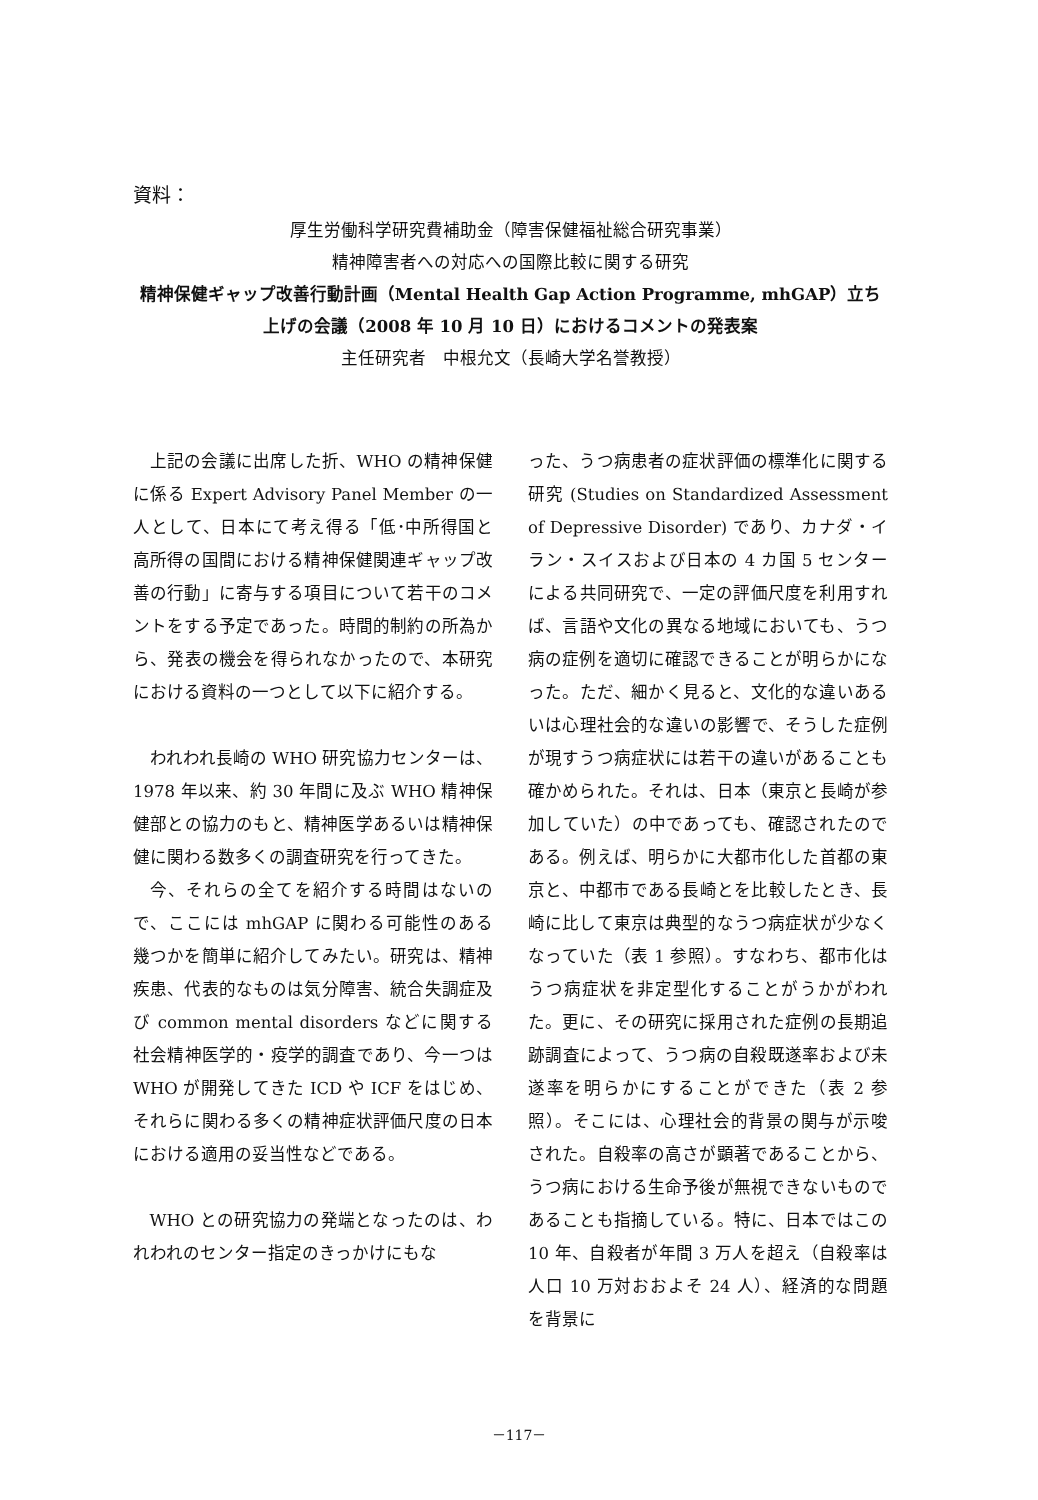資料：
厚生労働科学研究費補助金（障害保健福祉総合研究事業）
精神障害者への対応への国際比較に関する研究
精神保健ギャップ改善行動計画（Mental Health Gap Action Programme, mhGAP）立ち上げの会議（2008 年 10 月 10 日）におけるコメントの発表案
主任研究者　中根允文（長崎大学名誉教授）
上記の会議に出席した折、WHO の精神保健に係る Expert Advisory Panel Member の一人として、日本にて考え得る「低･中所得国と高所得の国間における精神保健関連ギャップ改善の行動」に寄与する項目について若干のコメントをする予定であった。時間的制約の所為から、発表の機会を得られなかったので、本研究における資料の一つとして以下に紹介する。
われわれ長崎の WHO 研究協力センターは、1978 年以来、約 30 年間に及ぶ WHO 精神保健部との協力のもと、精神医学あるいは精神保健に関わる数多くの調査研究を行ってきた。
今、それらの全てを紹介する時間はないので、ここには mhGAP に関わる可能性のある幾つかを簡単に紹介してみたい。研究は、精神疾患、代表的なものは気分障害、統合失調症及び common mental disorders などに関する社会精神医学的・疫学的調査であり、今一つは WHO が開発してきた ICD や ICF をはじめ、それらに関わる多くの精神症状評価尺度の日本における適用の妥当性などである。
WHO との研究協力の発端となったのは、われわれのセンター指定のきっかけにもな
った、うつ病患者の症状評価の標準化に関する研究 (Studies on Standardized Assessment of Depressive Disorder) であり、カナダ・イラン・スイスおよび日本の 4 カ国 5 センターによる共同研究で、一定の評価尺度を利用すれば、言語や文化の異なる地域においても、うつ病の症例を適切に確認できることが明らかになった。ただ、細かく見ると、文化的な違いあるいは心理社会的な違いの影響で、そうした症例が現すうつ病症状には若干の違いがあることも確かめられた。それは、日本（東京と長崎が参加していた）の中であっても、確認されたのである。例えば、明らかに大都市化した首都の東京と、中都市である長崎とを比較したとき、長崎に比して東京は典型的なうつ病症状が少なくなっていた（表 1 参照）。すなわち、都市化はうつ病症状を非定型化することがうかがわれた。更に、その研究に採用された症例の長期追跡調査によって、うつ病の自殺既遂率および未遂率を明らかにすることができた（表 2 参照）。そこには、心理社会的背景の関与が示唆された。自殺率の高さが顕著であることから、うつ病における生命予後が無視できないものであることも指摘している。特に、日本ではこの 10 年、自殺者が年間 3 万人を超え（自殺率は人口 10 万対おおよそ 24 人）、経済的な問題を背景に
－117－